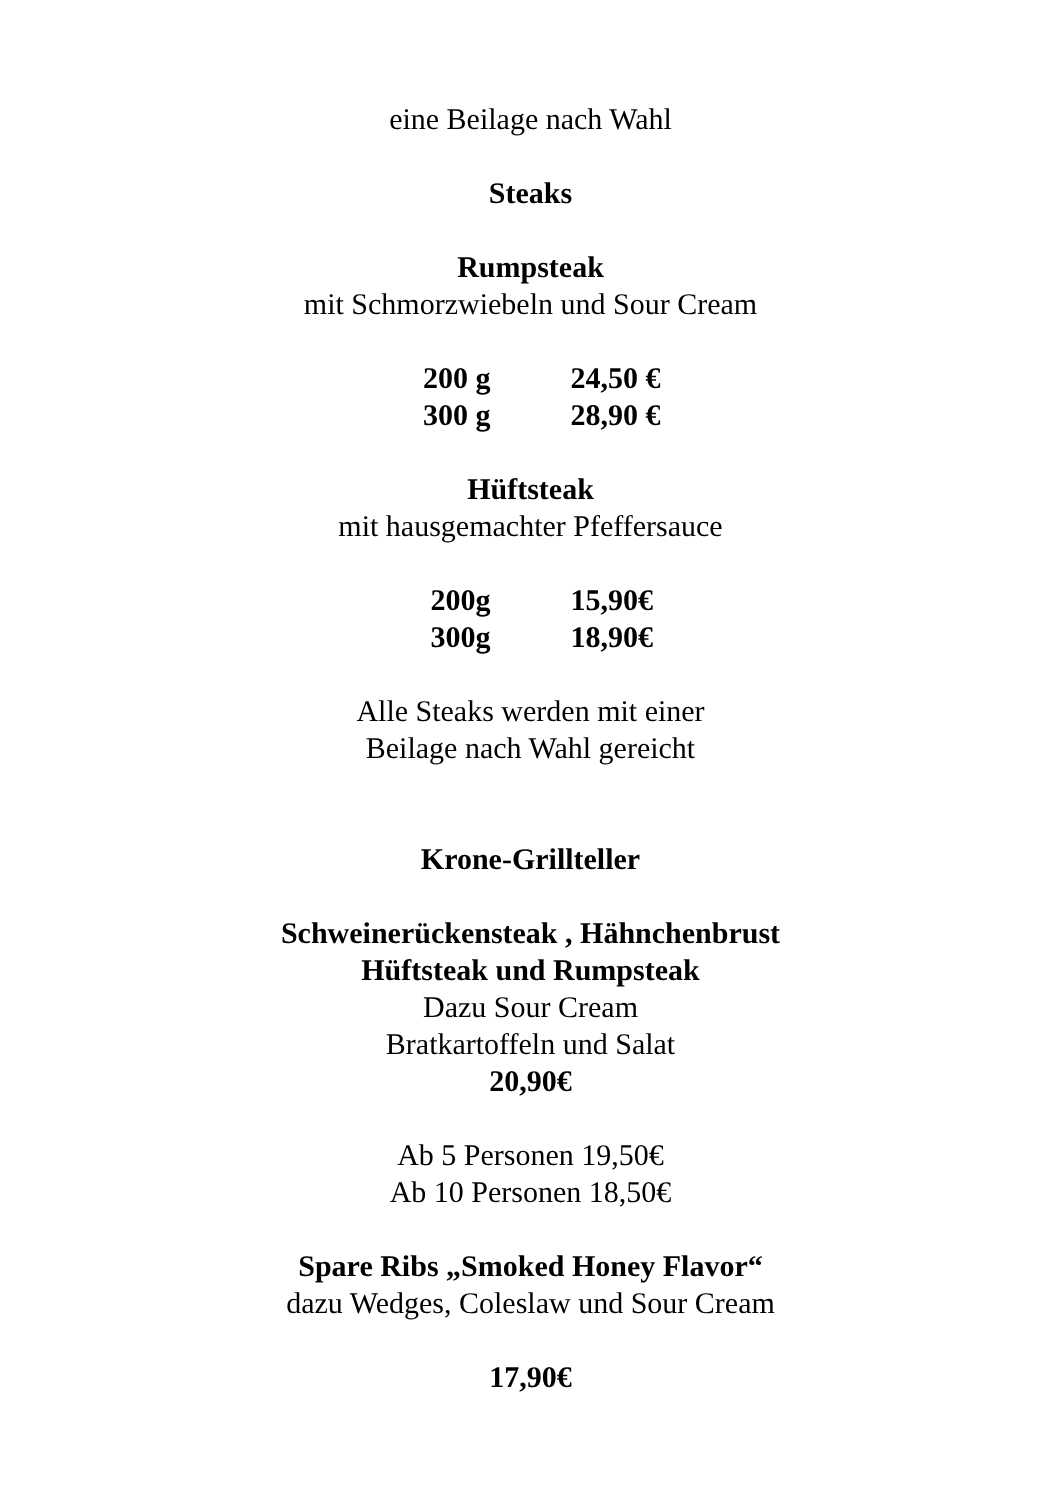eine Beilage nach Wahl
Steaks
Rumpsteak
mit Schmorzwiebeln und Sour Cream
| 200 g | 24,50 € |
| 300 g | 28,90 € |
Hüftsteak
mit hausgemachter Pfeffersauce
| 200g | 15,90€ |
| 300g | 18,90€ |
Alle Steaks werden mit einer
Beilage nach Wahl gereicht
Krone-Grillteller
Schweinerückensteak , Hähnchenbrust
Hüftsteak und Rumpsteak
Dazu Sour Cream
Bratkartoffeln und Salat
20,90€
Ab 5 Personen 19,50€
Ab 10 Personen 18,50€
Spare Ribs „Smoked Honey Flavor“
dazu Wedges, Coleslaw und Sour Cream
17,90€